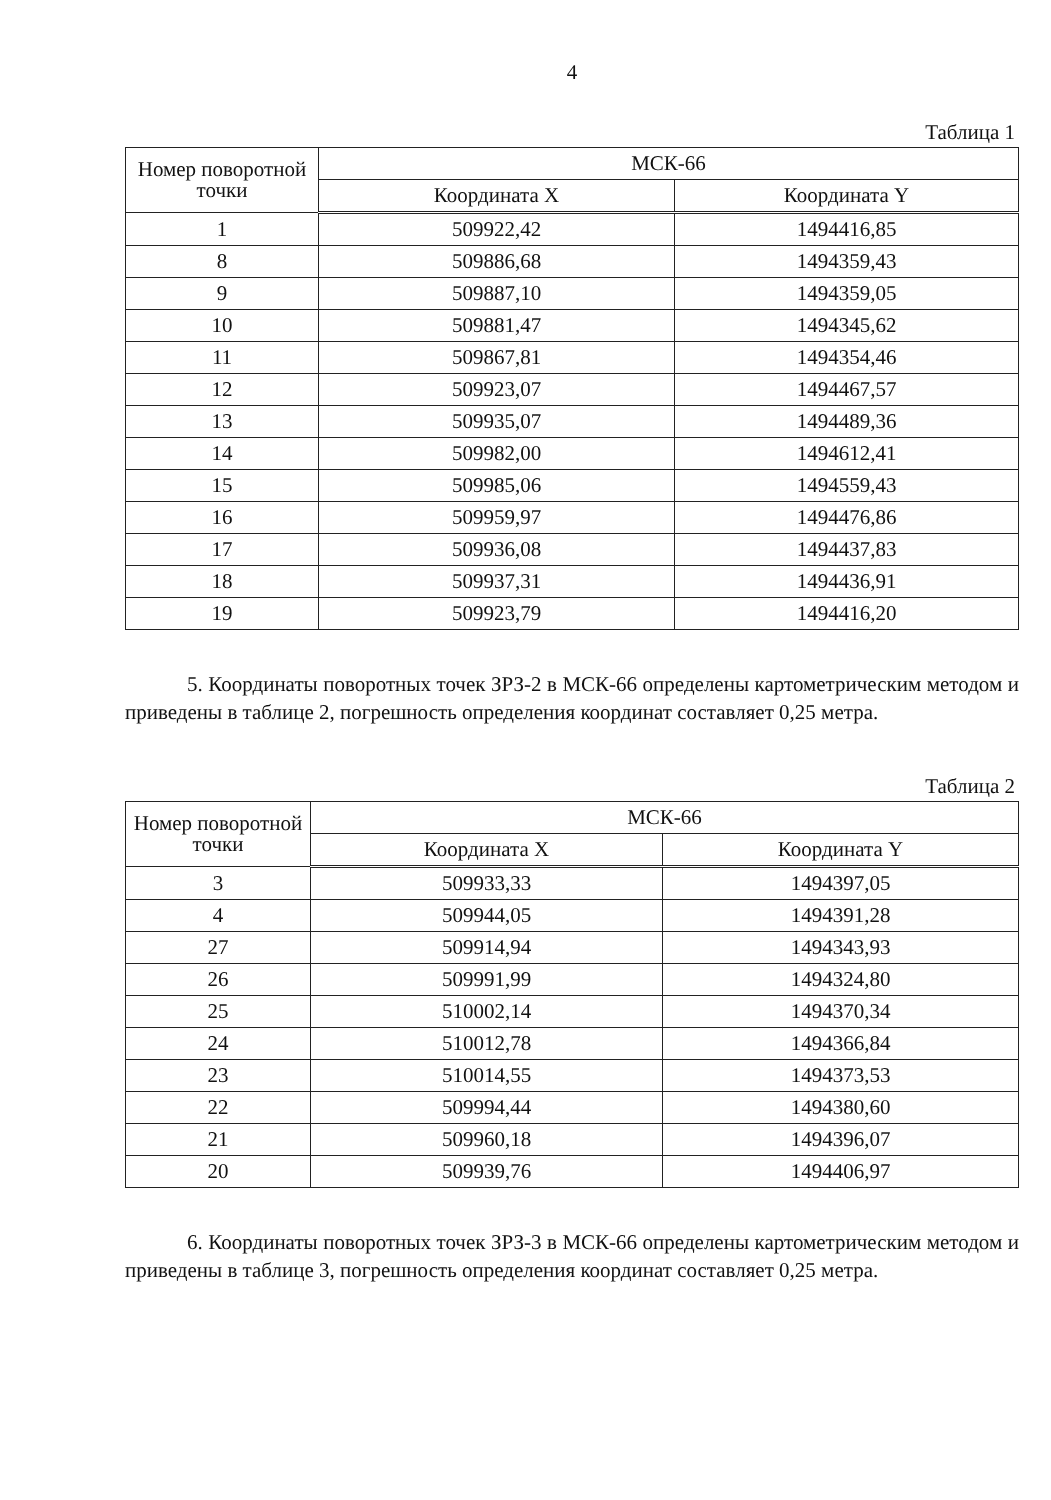4
Таблица 1
| Номер поворотной точки | МСК-66 | |
| --- | --- | --- |
| | Координата X | Координата Y |
| 1 | 509922,42 | 1494416,85 |
| 8 | 509886,68 | 1494359,43 |
| 9 | 509887,10 | 1494359,05 |
| 10 | 509881,47 | 1494345,62 |
| 11 | 509867,81 | 1494354,46 |
| 12 | 509923,07 | 1494467,57 |
| 13 | 509935,07 | 1494489,36 |
| 14 | 509982,00 | 1494612,41 |
| 15 | 509985,06 | 1494559,43 |
| 16 | 509959,97 | 1494476,86 |
| 17 | 509936,08 | 1494437,83 |
| 18 | 509937,31 | 1494436,91 |
| 19 | 509923,79 | 1494416,20 |
5. Координаты поворотных точек ЗРЗ-2 в МСК-66 определены картометрическим методом и приведены в таблице 2, погрешность определения координат составляет 0,25 метра.
Таблица 2
| Номер поворотной точки | МСК-66 | |
| --- | --- | --- |
| | Координата X | Координата Y |
| 3 | 509933,33 | 1494397,05 |
| 4 | 509944,05 | 1494391,28 |
| 27 | 509914,94 | 1494343,93 |
| 26 | 509991,99 | 1494324,80 |
| 25 | 510002,14 | 1494370,34 |
| 24 | 510012,78 | 1494366,84 |
| 23 | 510014,55 | 1494373,53 |
| 22 | 509994,44 | 1494380,60 |
| 21 | 509960,18 | 1494396,07 |
| 20 | 509939,76 | 1494406,97 |
6. Координаты поворотных точек ЗРЗ-3 в МСК-66 определены картометрическим методом и приведены в таблице 3, погрешность определения координат составляет 0,25 метра.